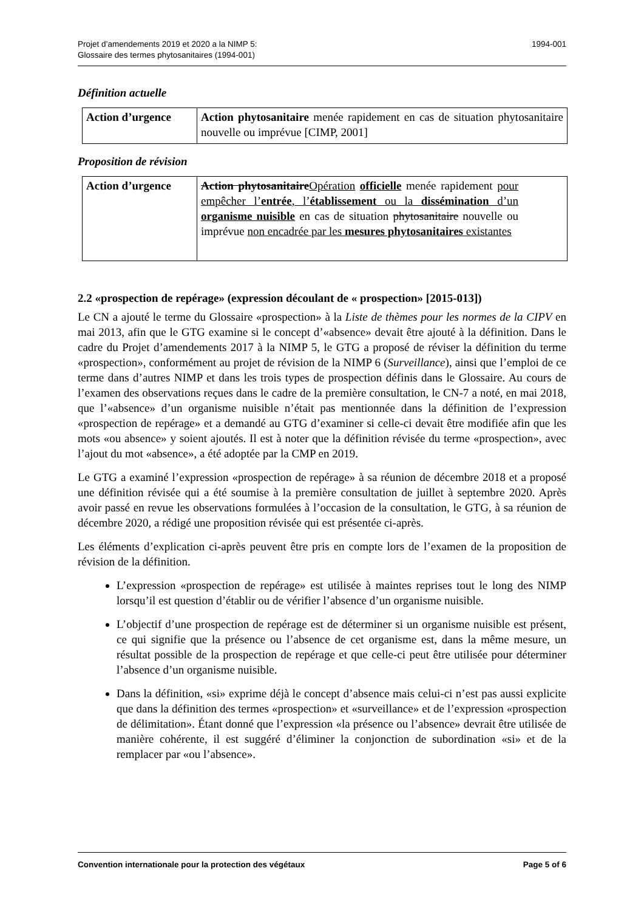Projet d’amendements 2019 et 2020 a la NIMP 5:
Glossaire des termes phytosanitaires (1994-001)
1994-001
Définition actuelle
| Action d’urgence | Action phytosanitaire menée rapidement en cas de situation phytosanitaire nouvelle ou imprévue [CIMP, 2001] |
Proposition de révision
| Action d’urgence | Action phytosanitaire Opération officielle menée rapidement pour empêcher l’ entrée , l’ établissement ou la dissémination d’un organisme nuisible en cas de situation phytosanitaire nouvelle ou imprévue non encadrée par les mesures phytosanitaires existantes |
2.2 «prospection de repérage» (expression découlant de « prospection» [2015-013])
Le CN a ajouté le terme du Glossaire «prospection» à la Liste de thèmes pour les normes de la CIPV en mai 2013, afin que le GTG examine si le concept d’«absence» devait être ajouté à la définition. Dans le cadre du Projet d’amendements 2017 à la NIMP 5, le GTG a proposé de réviser la définition du terme «prospection», conformément au projet de révision de la NIMP 6 (Surveillance), ainsi que l’emploi de ce terme dans d’autres NIMP et dans les trois types de prospection définis dans le Glossaire. Au cours de l’examen des observations reçues dans le cadre de la première consultation, le CN-7 a noté, en mai 2018, que l’«absence» d’un organisme nuisible n’était pas mentionnée dans la définition de l’expression «prospection de repérage» et a demandé au GTG d’examiner si celle-ci devait être modifiée afin que les mots «ou absence» y soient ajoutés. Il est à noter que la définition révisée du terme «prospection», avec l’ajout du mot «absence», a été adoptée par la CMP en 2019.
Le GTG a examiné l’expression «prospection de repérage» à sa réunion de décembre 2018 et a proposé une définition révisée qui a été soumise à la première consultation de juillet à septembre 2020. Après avoir passé en revue les observations formulées à l’occasion de la consultation, le GTG, à sa réunion de décembre 2020, a rédigé une proposition révisée qui est présentée ci-après.
Les éléments d’explication ci-après peuvent être pris en compte lors de l’examen de la proposition de révision de la définition.
L’expression «prospection de repérage» est utilisée à maintes reprises tout le long des NIMP lorsqu’il est question d’établir ou de vérifier l’absence d’un organisme nuisible.
L’objectif d’une prospection de repérage est de déterminer si un organisme nuisible est présent, ce qui signifie que la présence ou l’absence de cet organisme est, dans la même mesure, un résultat possible de la prospection de repérage et que celle-ci peut être utilisée pour déterminer l’absence d’un organisme nuisible.
Dans la définition, «si» exprime déjà le concept d’absence mais celui-ci n’est pas aussi explicite que dans la définition des termes «prospection» et «surveillance» et de l’expression «prospection de délimitation». Étant donné que l’expression «la présence ou l’absence» devrait être utilisée de manière cohérente, il est suggéré d’éliminer la conjonction de subordination «si» et de la remplacer par «ou l’absence».
Convention internationale pour la protection des végétaux
Page 5 of 6